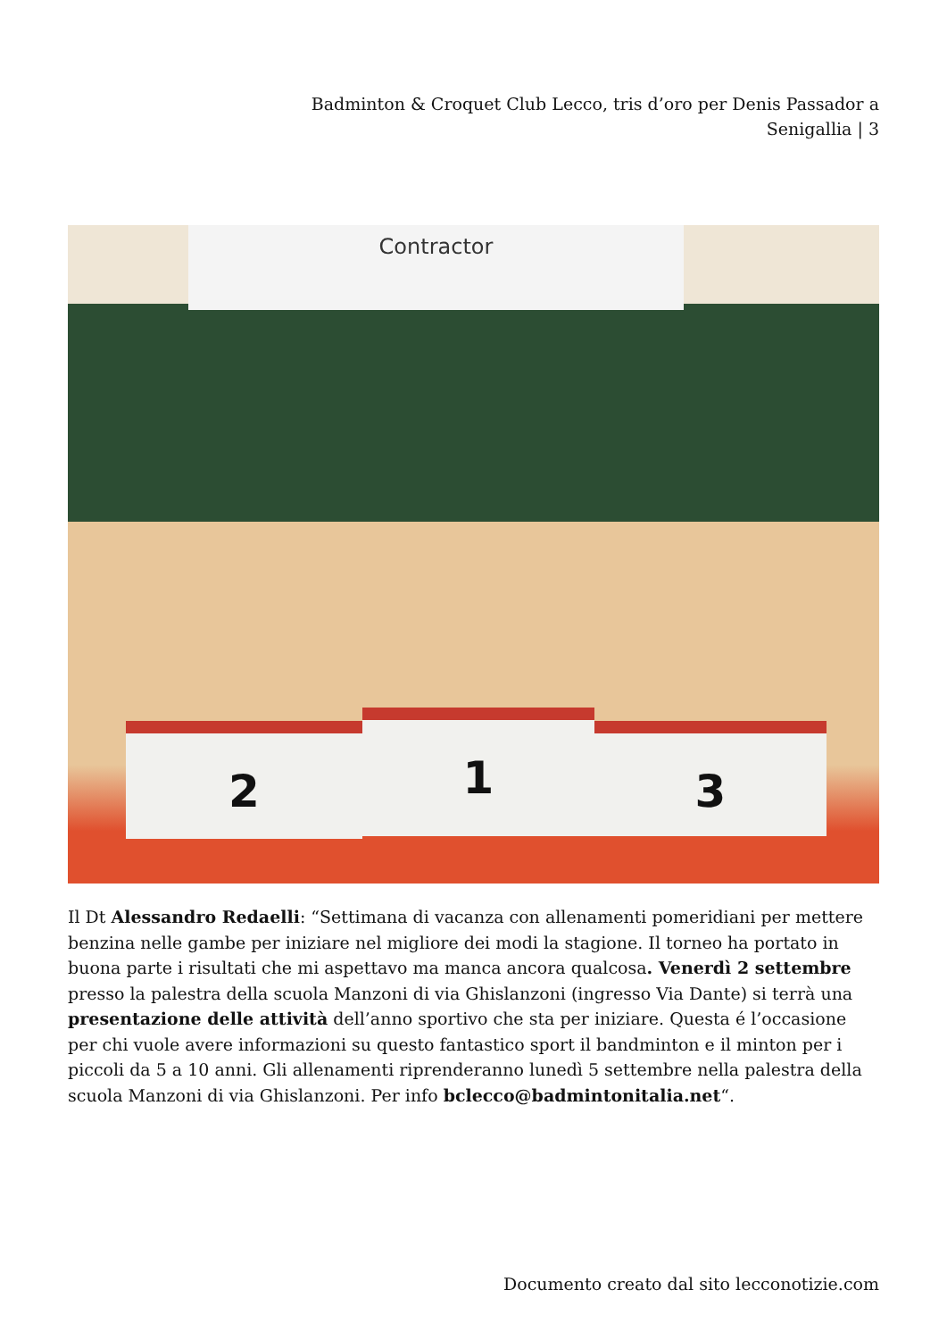Badminton & Croquet Club Lecco, tris d’oro per Denis Passador a Senigallia | 3
Contractor
1
2 3
Il Dt Alessandro Redaelli: “Settimana di vacanza con allenamenti pomeridiani per mettere benzina nelle gambe per iniziare nel migliore dei modi la stagione. Il torneo ha portato in buona parte i risultati che mi aspettavo ma manca ancora qualcosa. Venerdì 2 settembre presso la palestra della scuola Manzoni di via Ghislanzoni (ingresso Via Dante) si terrà una presentazione delle attività dell’anno sportivo che sta per iniziare. Questa é l’occasione per chi vuole avere informazioni su questo fantastico sport il bandminton e il minton per i piccoli da 5 a 10 anni. Gli allenamenti riprenderanno lunedì 5 settembre nella palestra della scuola Manzoni di via Ghislanzoni. Per info bclecco@badmintonitalia.net“.
Documento creato dal sito lecconotizie.com